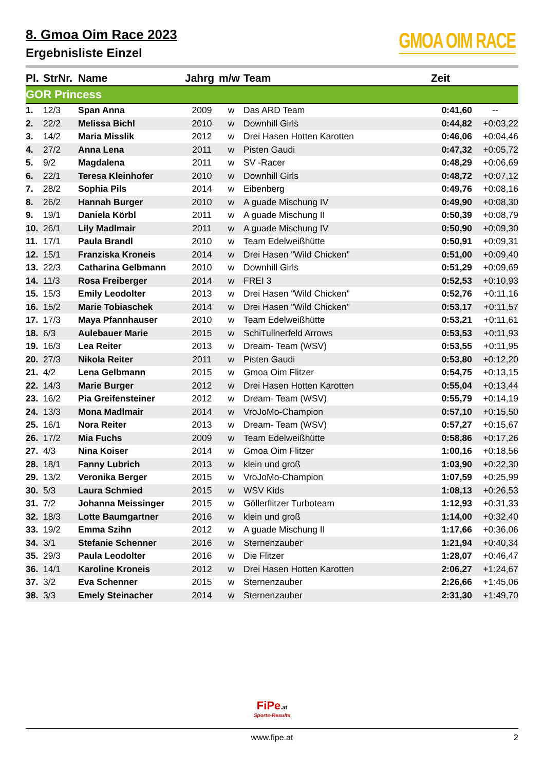8. Gmoa Oim Race 2023
Ergebnisliste Einzel
GMOA OIM RACE
| Pl. | StrNr. | Name | Jahrg | m/w | Team | Zeit | |
| --- | --- | --- | --- | --- | --- | --- | --- |
| GOR Princess | | | | | | | |
| 1. | 12/3 | Span Anna | 2009 | w | Das ARD Team | 0:41,60 | -- |
| 2. | 22/2 | Melissa Bichl | 2010 | w | Downhill Girls | 0:44,82 | +0:03,22 |
| 3. | 14/2 | Maria Misslik | 2012 | w | Drei Hasen Hotten Karotten | 0:46,06 | +0:04,46 |
| 4. | 27/2 | Anna Lena | 2011 | w | Pisten Gaudi | 0:47,32 | +0:05,72 |
| 5. | 9/2 | Magdalena | 2011 | w | SV -Racer | 0:48,29 | +0:06,69 |
| 6. | 22/1 | Teresa Kleinhofer | 2010 | w | Downhill Girls | 0:48,72 | +0:07,12 |
| 7. | 28/2 | Sophia Pils | 2014 | w | Eibenberg | 0:49,76 | +0:08,16 |
| 8. | 26/2 | Hannah Burger | 2010 | w | A guade Mischung IV | 0:49,90 | +0:08,30 |
| 9. | 19/1 | Daniela Körbl | 2011 | w | A guade Mischung II | 0:50,39 | +0:08,79 |
| 10. | 26/1 | Lily Madlmair | 2011 | w | A guade Mischung IV | 0:50,90 | +0:09,30 |
| 11. | 17/1 | Paula Brandl | 2010 | w | Team Edelweißhütte | 0:50,91 | +0:09,31 |
| 12. | 15/1 | Franziska Kroneis | 2014 | w | Drei Hasen "Wild Chicken" | 0:51,00 | +0:09,40 |
| 13. | 22/3 | Catharina Gelbmann | 2010 | w | Downhill Girls | 0:51,29 | +0:09,69 |
| 14. | 11/3 | Rosa Freiberger | 2014 | w | FREI 3 | 0:52,53 | +0:10,93 |
| 15. | 15/3 | Emily Leodolter | 2013 | w | Drei Hasen "Wild Chicken" | 0:52,76 | +0:11,16 |
| 16. | 15/2 | Marie Tobiaschek | 2014 | w | Drei Hasen "Wild Chicken" | 0:53,17 | +0:11,57 |
| 17. | 17/3 | Maya Pfannhauser | 2010 | w | Team Edelweißhütte | 0:53,21 | +0:11,61 |
| 18. | 6/3 | Aulebauer Marie | 2015 | w | SchiTullnerfeld Arrows | 0:53,53 | +0:11,93 |
| 19. | 16/3 | Lea Reiter | 2013 | w | Dream- Team (WSV) | 0:53,55 | +0:11,95 |
| 20. | 27/3 | Nikola Reiter | 2011 | w | Pisten Gaudi | 0:53,80 | +0:12,20 |
| 21. | 4/2 | Lena Gelbmann | 2015 | w | Gmoa Oim Flitzer | 0:54,75 | +0:13,15 |
| 22. | 14/3 | Marie Burger | 2012 | w | Drei Hasen Hotten Karotten | 0:55,04 | +0:13,44 |
| 23. | 16/2 | Pia Greifensteiner | 2012 | w | Dream- Team (WSV) | 0:55,79 | +0:14,19 |
| 24. | 13/3 | Mona Madlmair | 2014 | w | VroJoMo-Champion | 0:57,10 | +0:15,50 |
| 25. | 16/1 | Nora Reiter | 2013 | w | Dream- Team (WSV) | 0:57,27 | +0:15,67 |
| 26. | 17/2 | Mia Fuchs | 2009 | w | Team Edelweißhütte | 0:58,86 | +0:17,26 |
| 27. | 4/3 | Nina Koiser | 2014 | w | Gmoa Oim Flitzer | 1:00,16 | +0:18,56 |
| 28. | 18/1 | Fanny Lubrich | 2013 | w | klein und groß | 1:03,90 | +0:22,30 |
| 29. | 13/2 | Veronika Berger | 2015 | w | VroJoMo-Champion | 1:07,59 | +0:25,99 |
| 30. | 5/3 | Laura Schmied | 2015 | w | WSV Kids | 1:08,13 | +0:26,53 |
| 31. | 7/2 | Johanna Meissinger | 2015 | w | Göllerflitzer Turboteam | 1:12,93 | +0:31,33 |
| 32. | 18/3 | Lotte Baumgartner | 2016 | w | klein und groß | 1:14,00 | +0:32,40 |
| 33. | 19/2 | Emma Szihn | 2012 | w | A guade Mischung II | 1:17,66 | +0:36,06 |
| 34. | 3/1 | Stefanie Schenner | 2016 | w | Sternenzauber | 1:21,94 | +0:40,34 |
| 35. | 29/3 | Paula Leodolter | 2016 | w | Die Flitzer | 1:28,07 | +0:46,47 |
| 36. | 14/1 | Karoline Kroneis | 2012 | w | Drei Hasen Hotten Karotten | 2:06,27 | +1:24,67 |
| 37. | 3/2 | Eva Schenner | 2015 | w | Sternenzauber | 2:26,66 | +1:45,06 |
| 38. | 3/3 | Emely Steinacher | 2014 | w | Sternenzauber | 2:31,30 | +1:49,70 |
FiPe.at
Sports-Results
www.fipe.at 2